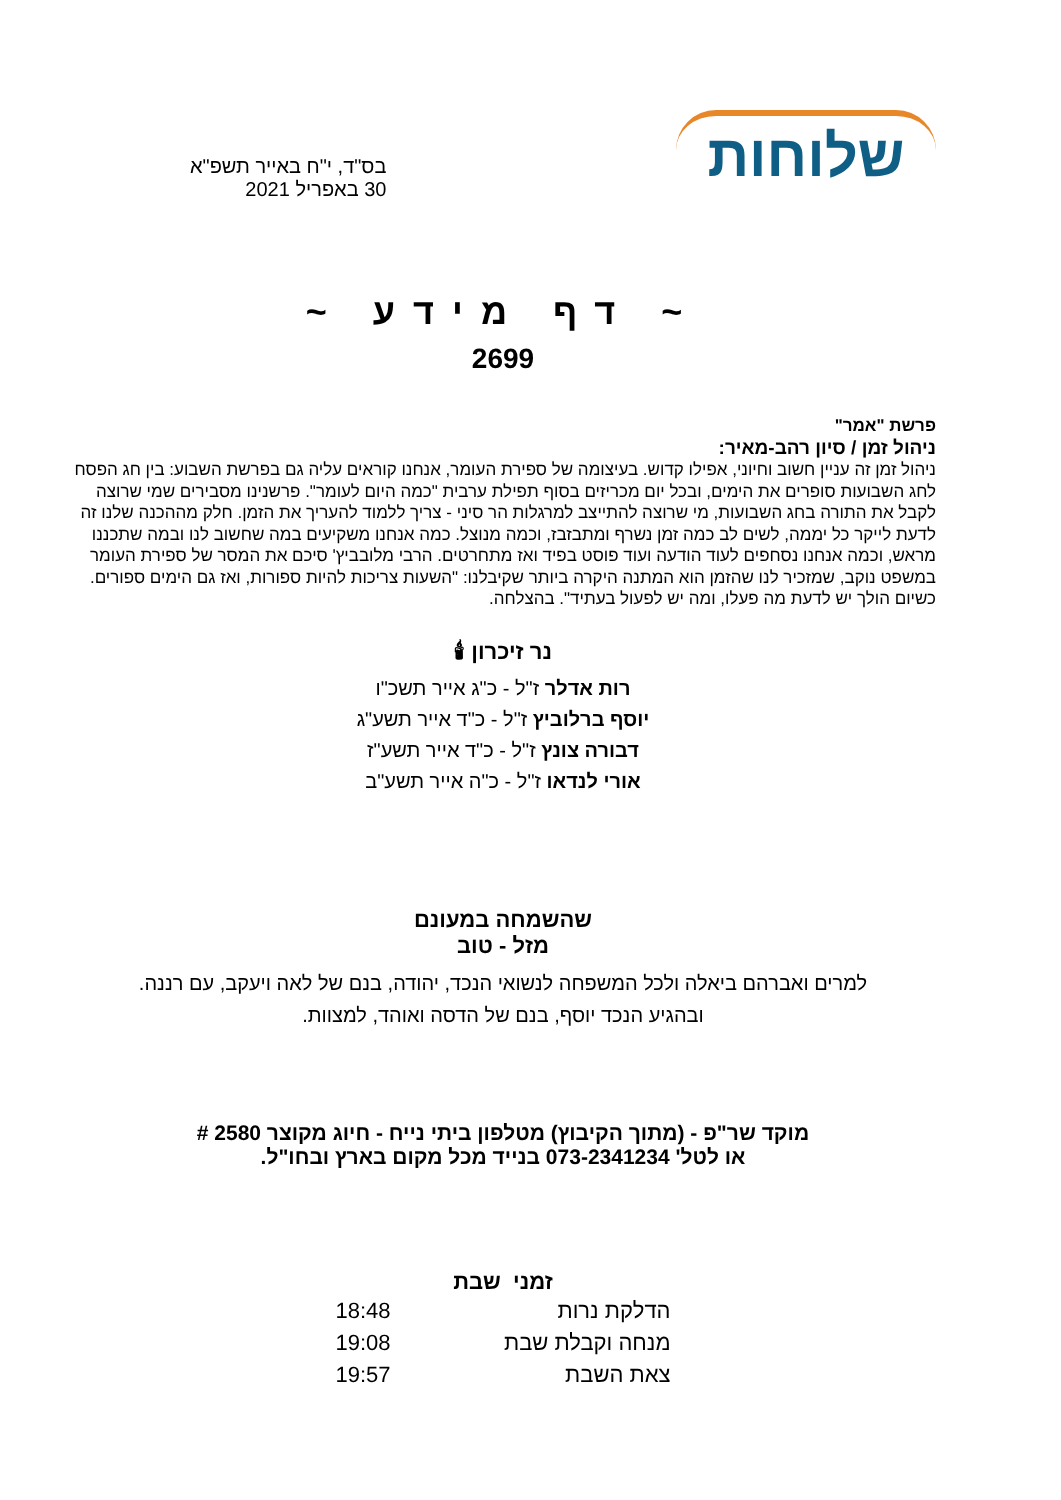שלוחות
בס"ד, י"ח באייר תשפ"א
30 באפריל 2021
~ דף מידע ~
2699
פרשת "אמר"
ניהול זמן / סיון רהב-מאיר:
ניהול זמן זה עניין חשוב וחיוני, אפילו קדוש. בעיצומה של ספירת העומר, אנחנו קוראים עליה גם בפרשת השבוע: בין חג הפסח לחג השבועות סופרים את הימים, ובכל יום מכריזים בסוף תפילת ערבית "כמה היום לעומר". פרשנינו מסבירים שמי שרוצה לקבל את התורה בחג השבועות, מי שרוצה להתייצב למרגלות הר סיני - צריך ללמוד להעריך את הזמן. חלק מההכנה שלנו זה לדעת לייקר כל יממה, לשים לב כמה זמן נשרף ומתבזבז, וכמה מנוצל. כמה אנחנו משקיעים במה שחשוב לנו ובמה שתכננו מראש, וכמה אנחנו נסחפים לעוד הודעה ועוד פוסט בפיד ואז מתחרטים. הרבי מלובביץ' סיכם את המסר של ספירת העומר במשפט נוקב, שמזכיר לנו שהזמן הוא המתנה היקרה ביותר שקיבלנו: "השעות צריכות להיות ספורות, ואז גם הימים ספורים. כשיום הולך יש לדעת מה פעלו, ומה יש לפעול בעתיד". בהצלחה.
נר זיכרון 🕯
רות אדלר ז"ל - כ"ג אייר תשכ"ו
יוסף ברלוביץ ז"ל - כ"ד אייר תשע"ג
דבורה צונץ ז"ל - כ"ד אייר תשע"ז
אורי לנדאו ז"ל - כ"ה אייר תשע"ב
שהשמחה במעונם
מזל - טוב
למרים ואברהם ביאלה ולכל המשפחה לנשואי הנכד, יהודה, בנם של לאה ויעקב, עם רננה.
ובהגיע הנכד יוסף, בנם של הדסה ואוהד, למצוות.
מוקד שר"פ - (מתוך הקיבוץ) מטלפון ביתי נייח - חיוג מקוצר 2580 #
או לטל' 073-2341234 בנייד מכל מקום בארץ ובחו"ל.
זמני שבת
| הדלקת נרות | 18:48 |
| מנחה וקבלת שבת | 19:08 |
| צאת השבת | 19:57 |